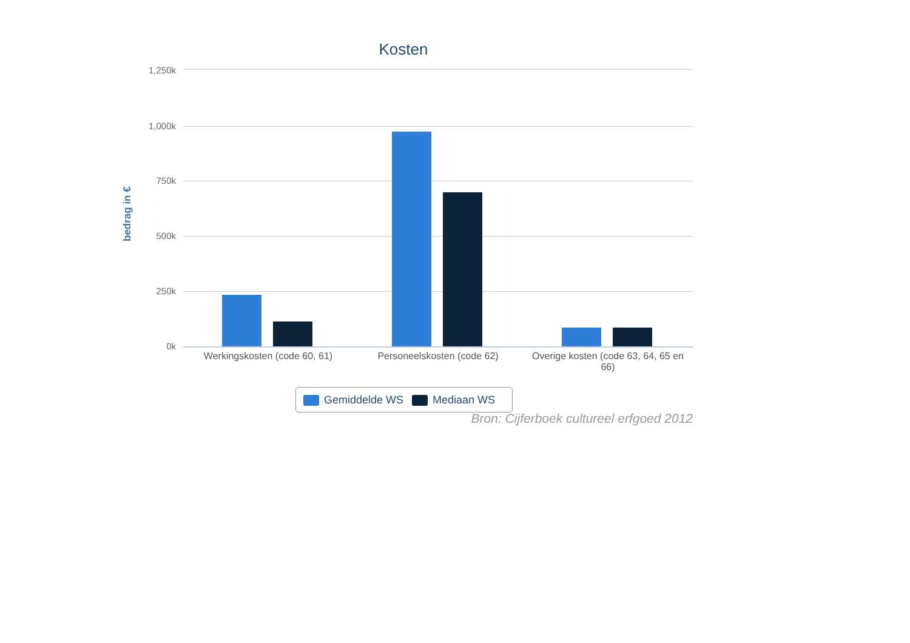Kosten
bedrag in €
1,250k
1,000k
750k
500k
250k
0k
Werkingskosten (code 60, 61) Personeelskosten (code 62)
Overige kosten (code 63, 64, 65 en 66)
Gemiddelde WS Mediaan WS
Bron: Cijferboek cultureel erfgoed 2012